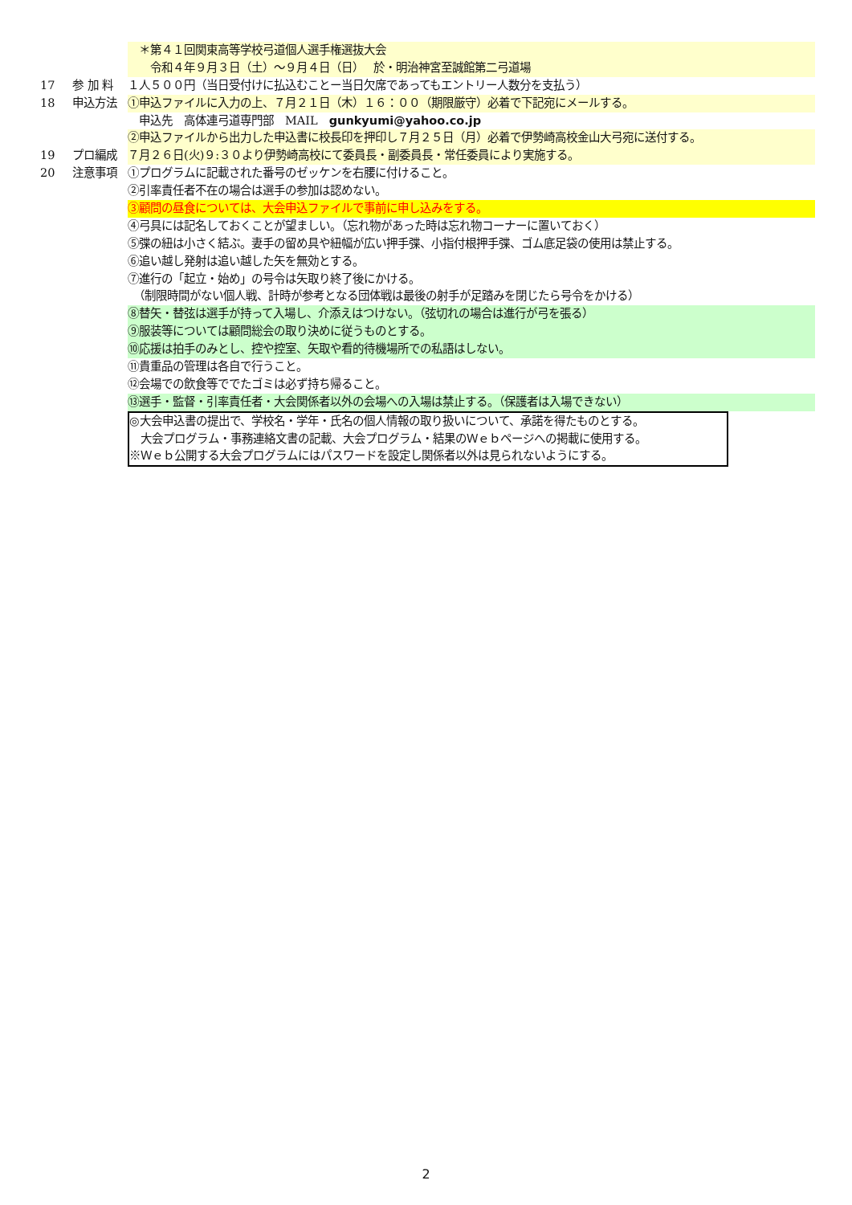＊第４１回関東高等学校弓道個人選手権選抜大会
　　令和４年９月３日（土）～９月４日（日）　 於・明治神宮至誠館第二弓道場
17 参 加 料 １人５００円（当日受付けに払込むことー当日欠席であってもエントリー人数分を支払う）
18 申込方法 ①申込ファイルに入力の上、７月２１日（木）１６：００（期限厳守）必着で下記宛にメールする。
　申込先　高体連弓道専門部　MAIL　gunkyumi@yahoo.co.jp
②申込ファイルから出力した申込書に校長印を押印し７月２５日（月）必着で伊勢崎高校金山大弓宛に送付する。
19 プロ編成 ７月２６日(火)９:３０より伊勢崎高校にて委員長・副委員長・常任委員により実施する。
20 注意事項 ①プログラムに記載された番号のゼッケンを右腰に付けること。
②引率責任者不在の場合は選手の参加は認めない。
③顧問の昼食については、大会申込ファイルで事前に申し込みをする。
④弓具には記名しておくことが望ましい。（忘れ物があった時は忘れ物コーナーに置いておく）
⑤弽の紐は小さく結ぶ。妻手の留め具や紐幅が広い押手弽、小指付根押手弽、ゴム底足袋の使用は禁止する。
⑥追い越し発射は追い越した矢を無効とする。
⑦進行の「起立・始め」の号令は矢取り終了後にかける。
　（制限時間がない個人戦、計時が参考となる団体戦は最後の射手が足踏みを閉じたら号令をかける）
⑧替矢・替弦は選手が持って入場し、介添えはつけない。（弦切れの場合は進行が弓を張る）
⑨服装等については顧問総会の取り決めに従うものとする。
⑩応援は拍手のみとし、控や控室、矢取や看的待機場所での私語はしない。
⑪貴重品の管理は各自で行うこと。
⑫会場での飲食等ででたゴミは必ず持ち帰ること。
⑬選手・監督・引率責任者・大会関係者以外の会場への入場は禁止する。（保護者は入場できない）
◎大会申込書の提出で、学校名・学年・氏名の個人情報の取り扱いについて、承諾を得たものとする。
　大会プログラム・事務連絡文書の記載、大会プログラム・結果のＷｅｂページへの掲載に使用する。
※Ｗｅｂ公開する大会プログラムにはパスワードを設定し関係者以外は見られないようにする。
2